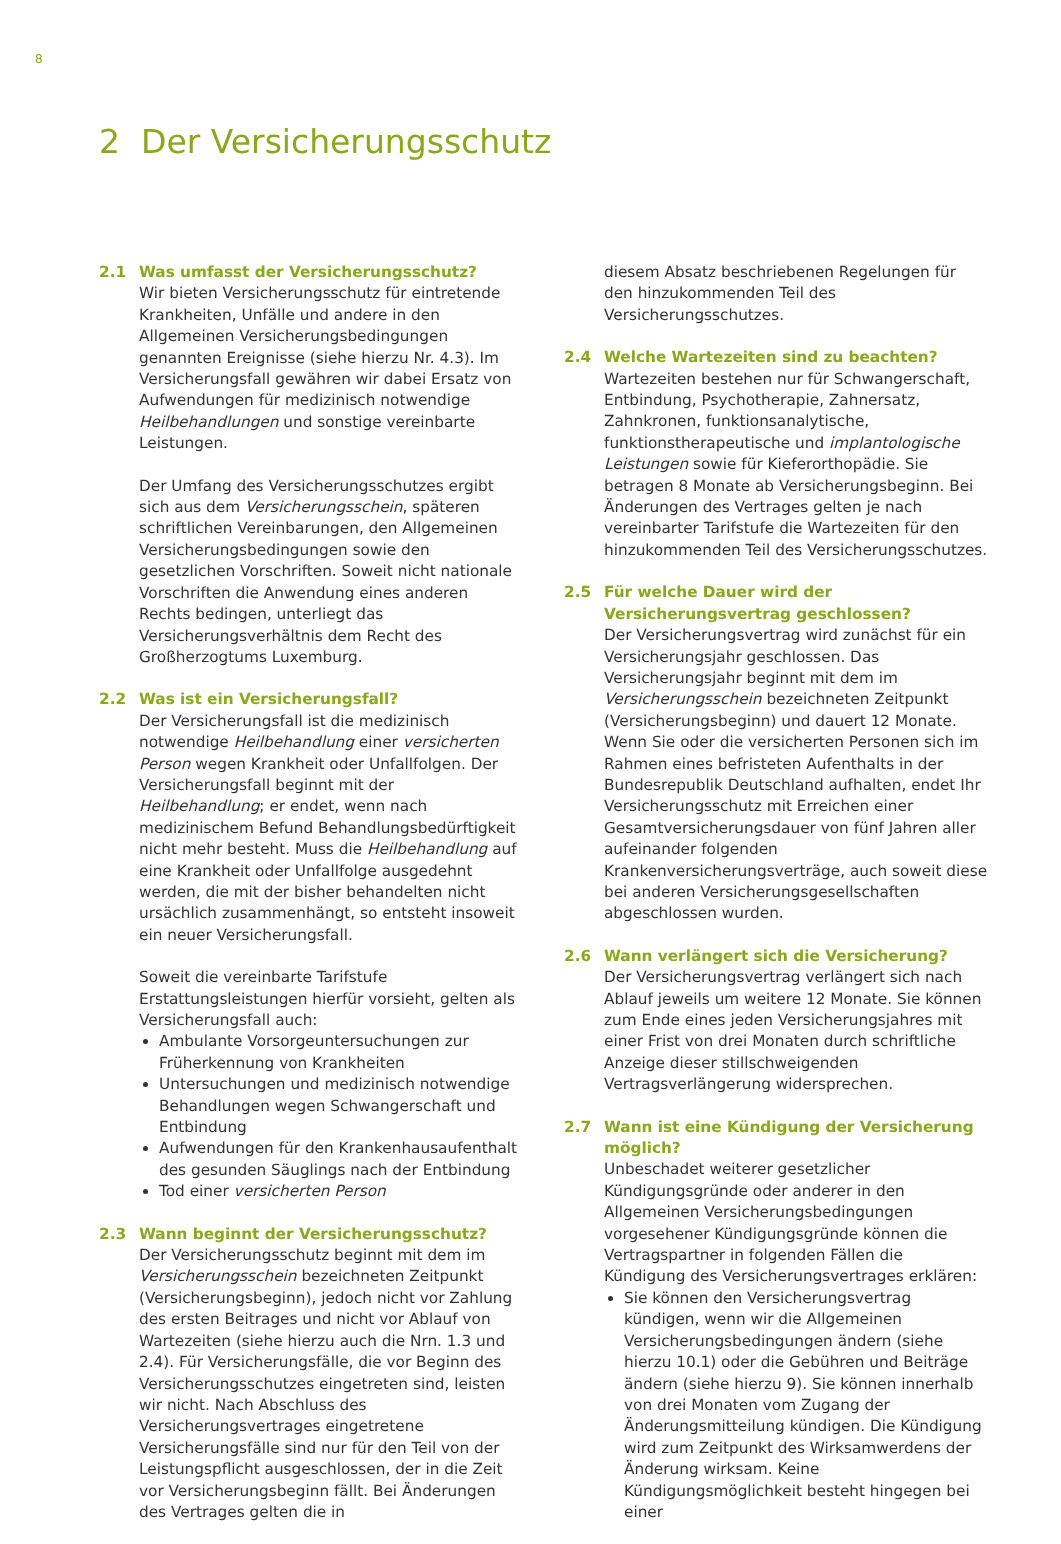8
2 Der Versicherungsschutz
2.1 Was umfasst der Versicherungsschutz?
Wir bieten Versicherungsschutz für eintretende Krankheiten, Unfälle und andere in den Allgemeinen Versicherungsbedingungen genannten Ereignisse (siehe hierzu Nr. 4.3). Im Versicherungsfall gewähren wir dabei Ersatz von Aufwendungen für medizinisch notwendige Heilbehandlungen und sonstige vereinbarte Leistungen.
Der Umfang des Versicherungsschutzes ergibt sich aus dem Versicherungsschein, späteren schriftlichen Vereinbarungen, den Allgemeinen Versicherungsbedingungen sowie den gesetzlichen Vorschriften. Soweit nicht nationale Vorschriften die Anwendung eines anderen Rechts bedingen, unterliegt das Versicherungsverhältnis dem Recht des Großherzogtums Luxemburg.
2.2 Was ist ein Versicherungsfall?
Der Versicherungsfall ist die medizinisch notwendige Heilbehandlung einer versicherten Person wegen Krankheit oder Unfallfolgen. Der Versicherungsfall beginnt mit der Heilbehandlung; er endet, wenn nach medizinischem Befund Behandlungsbedürftigkeit nicht mehr besteht. Muss die Heilbehandlung auf eine Krankheit oder Unfallfolge ausgedehnt werden, die mit der bisher behandelten nicht ursächlich zusammenhängt, so entsteht insoweit ein neuer Versicherungsfall.
Soweit die vereinbarte Tarifstufe Erstattungsleistungen hierfür vorsieht, gelten als Versicherungsfall auch:
Ambulante Vorsorgeuntersuchungen zur Früherkennung von Krankheiten
Untersuchungen und medizinisch notwendige Behandlungen wegen Schwangerschaft und Entbindung
Aufwendungen für den Krankenhausaufenthalt des gesunden Säuglings nach der Entbindung
Tod einer versicherten Person
2.3 Wann beginnt der Versicherungsschutz?
Der Versicherungsschutz beginnt mit dem im Versicherungsschein bezeichneten Zeitpunkt (Versicherungsbeginn), jedoch nicht vor Zahlung des ersten Beitrages und nicht vor Ablauf von Wartezeiten (siehe hierzu auch die Nrn. 1.3 und 2.4). Für Versicherungsfälle, die vor Beginn des Versicherungsschutzes eingetreten sind, leisten wir nicht. Nach Abschluss des Versicherungsvertrages eingetretene Versicherungsfälle sind nur für den Teil von der Leistungspflicht ausgeschlossen, der in die Zeit vor Versicherungsbeginn fällt. Bei Änderungen des Vertrages gelten die in
diesem Absatz beschriebenen Regelungen für den hinzukommenden Teil des Versicherungsschutzes.
2.4 Welche Wartezeiten sind zu beachten?
Wartezeiten bestehen nur für Schwangerschaft, Entbindung, Psychotherapie, Zahnersatz, Zahnkronen, funktionsanalytische, funktionstherapeutische und implantologische Leistungen sowie für Kieferorthopädie. Sie betragen 8 Monate ab Versicherungsbeginn. Bei Änderungen des Vertrages gelten je nach vereinbarter Tarifstufe die Wartezeiten für den hinzukommenden Teil des Versicherungsschutzes.
2.5 Für welche Dauer wird der Versicherungsvertrag geschlossen?
Der Versicherungsvertrag wird zunächst für ein Versicherungsjahr geschlossen. Das Versicherungsjahr beginnt mit dem im Versicherungsschein bezeichneten Zeitpunkt (Versicherungsbeginn) und dauert 12 Monate. Wenn Sie oder die versicherten Personen sich im Rahmen eines befristeten Aufenthalts in der Bundesrepublik Deutschland aufhalten, endet Ihr Versicherungsschutz mit Erreichen einer Gesamtversicherungsdauer von fünf Jahren aller aufeinander folgenden Krankenversicherungsverträge, auch soweit diese bei anderen Versicherungsgesellschaften abgeschlossen wurden.
2.6 Wann verlängert sich die Versicherung?
Der Versicherungsvertrag verlängert sich nach Ablauf jeweils um weitere 12 Monate. Sie können zum Ende eines jeden Versicherungsjahres mit einer Frist von drei Monaten durch schriftliche Anzeige dieser stillschweigenden Vertragsverlängerung widersprechen.
2.7 Wann ist eine Kündigung der Versicherung möglich?
Unbeschadet weiterer gesetzlicher Kündigungsgründe oder anderer in den Allgemeinen Versicherungsbedingungen vorgesehener Kündigungsgründe können die Vertragspartner in folgenden Fällen die Kündigung des Versicherungsvertrages erklären:
Sie können den Versicherungsvertrag kündigen, wenn wir die Allgemeinen Versicherungsbedingungen ändern (siehe hierzu 10.1) oder die Gebühren und Beiträge ändern (siehe hierzu 9). Sie können innerhalb von drei Monaten vom Zugang der Änderungsmitteilung kündigen. Die Kündigung wird zum Zeitpunkt des Wirksamwerdens der Änderung wirksam. Keine Kündigungsmöglichkeit besteht hingegen bei einer